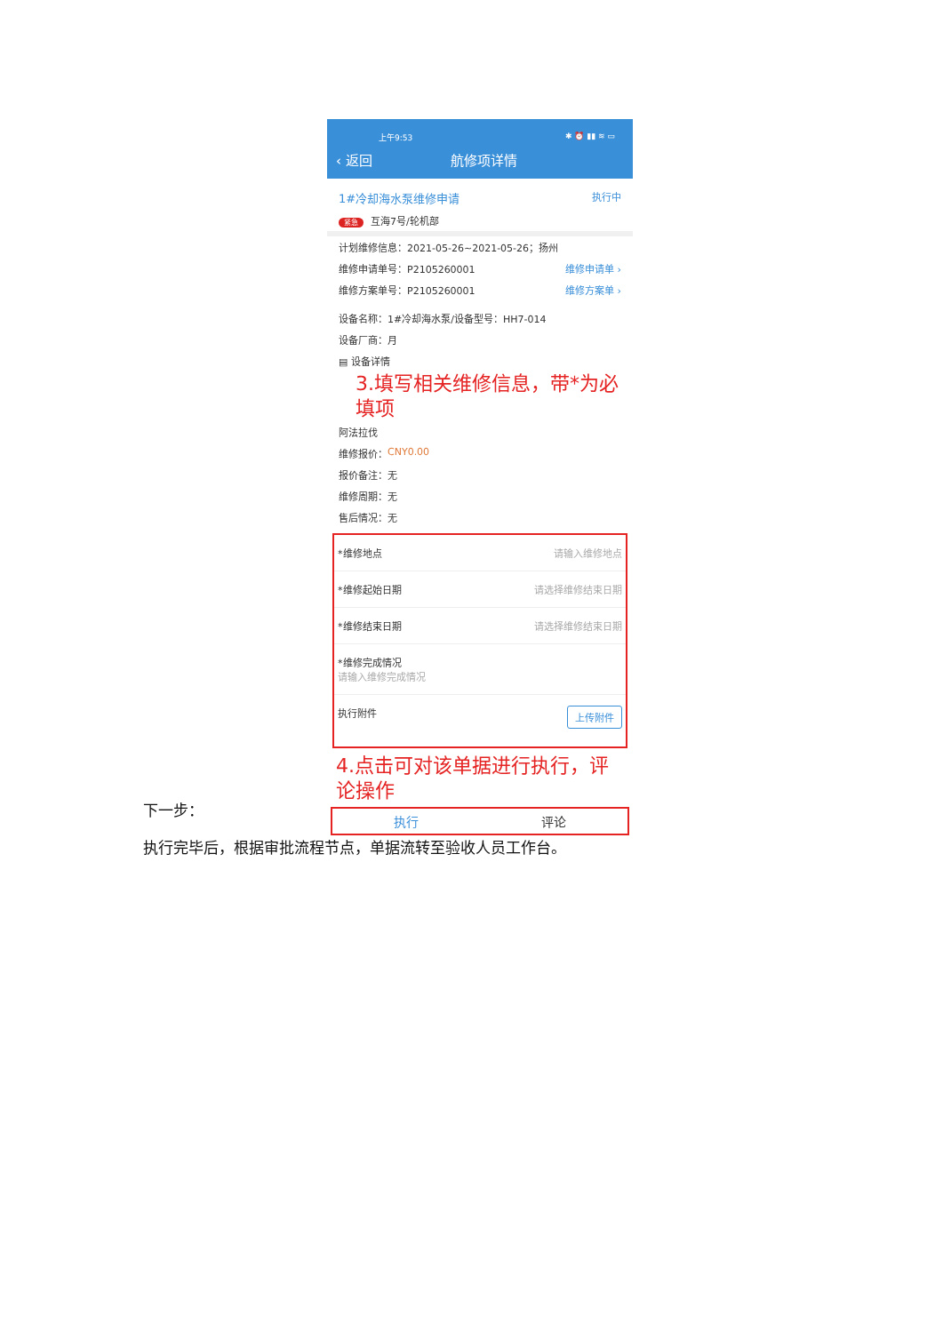上午9:53 ✱ ⏰ ▮▮ ≋ ▭
‹ 返回 航修项详情
1#冷却海水泵维修申请 执行中
紧急 互海7号/轮机部
计划维修信息：2021-05-26~2021-05-26；扬州
维修申请单号：P2105260001 维修申请单 ›
维修方案单号：P2105260001 维修方案单 ›
设备名称：1#冷却海水泵/设备型号：HH7-014
设备厂商：月
▤ 设备详情
3.填写相关维修信息，带*为必填项
阿法拉伐
维修报价： CNY0.00
报价备注：无
维修周期：无
售后情况：无
*维修地点 请输入维修地点
*维修起始日期 请选择维修结束日期
*维修结束日期 请选择维修结束日期
*维修完成情况
请输入维修完成情况
执行附件 上传附件
4.点击可对该单据进行执行，评论操作
执行 评论
下一步：
执行完毕后，根据审批流程节点，单据流转至验收人员工作台。